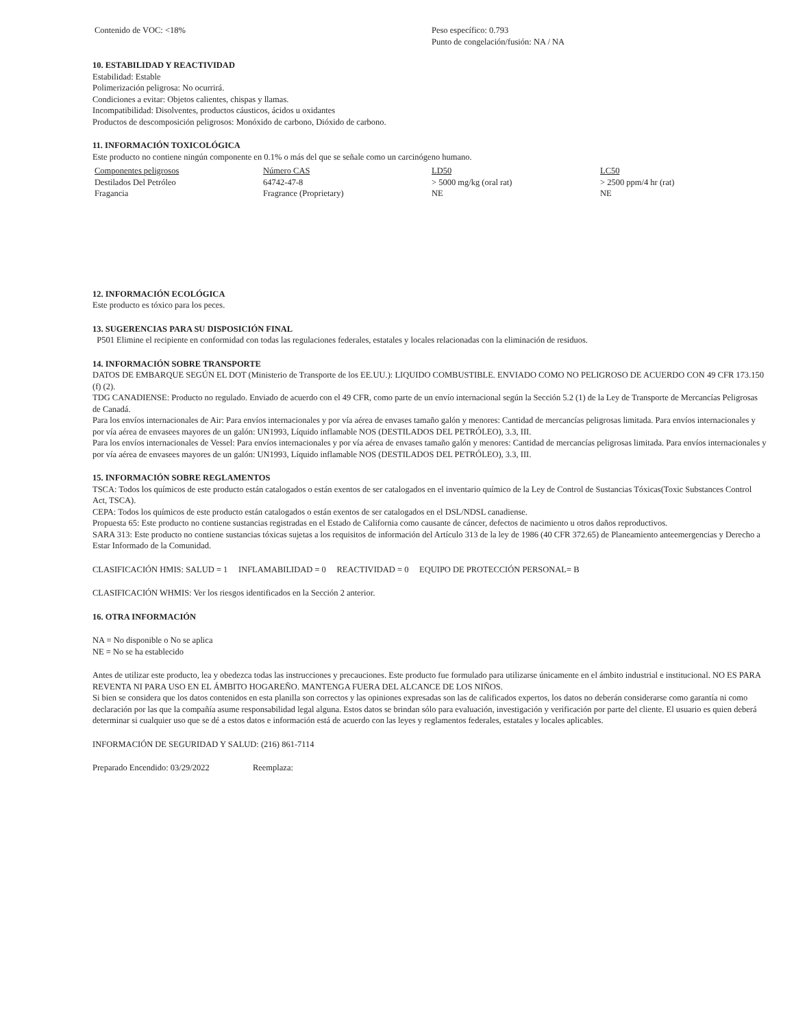Contenido de VOC: <18% Peso específico: 0.793
Punto de congelación/fusión: NA / NA
10. ESTABILIDAD Y REACTIVIDAD
Estabilidad: Estable
Polimerización peligrosa: No ocurrirá.
Condiciones a evitar: Objetos calientes, chispas y llamas.
Incompatibilidad: Disolventes, productos cáusticos, ácidos u oxidantes
Productos de descomposición peligrosos: Monóxido de carbono, Dióxido de carbono.
11. INFORMACIÓN TOXICOLÓGICA
Este producto no contiene ningún componente en 0.1% o más del que se señale como un carcinógeno humano.
| Componentes peligrosos | Número CAS | LD50 | LC50 |
| --- | --- | --- | --- |
| Destilados Del Petróleo | 64742-47-8 | > 5000 mg/kg (oral rat) | > 2500 ppm/4 hr (rat) |
| Fragancia | Fragrance (Proprietary) | NE | NE |
12. INFORMACIÓN ECOLÓGICA
Este producto es tóxico para los peces.
13. SUGERENCIAS PARA SU DISPOSICIÓN FINAL
P501 Elimine el recipiente en conformidad con todas las regulaciones federales, estatales y locales relacionadas con la eliminación de residuos.
14. INFORMACIÓN SOBRE TRANSPORTE
DATOS DE EMBARQUE SEGÚN EL DOT (Ministerio de Transporte de los EE.UU.): LIQUIDO COMBUSTIBLE. ENVIADO COMO NO PELIGROSO DE ACUERDO CON 49 CFR 173.150 (f) (2).
TDG CANADIENSE: Producto no regulado. Enviado de acuerdo con el 49 CFR, como parte de un envío internacional según la Sección 5.2 (1) de la Ley de Transporte de Mercancías Peligrosas de Canadá.
Para los envíos internacionales de Air: Para envíos internacionales y por vía aérea de envases tamaño galón y menores: Cantidad de mercancías peligrosas limitada. Para envíos internacionales y por vía aérea de envasees mayores de un galón: UN1993, Líquido inflamable NOS (DESTILADOS DEL PETRÓLEO), 3.3, III.
Para los envíos internacionales de Vessel: Para envíos internacionales y por vía aérea de envases tamaño galón y menores: Cantidad de mercancías peligrosas limitada. Para envíos internacionales y por vía aérea de envasees mayores de un galón: UN1993, Líquido inflamable NOS (DESTILADOS DEL PETRÓLEO), 3.3, III.
15. INFORMACIÓN SOBRE REGLAMENTOS
TSCA: Todos los químicos de este producto están catalogados o están exentos de ser catalogados en el inventario químico de la Ley de Control de Sustancias Tóxicas(Toxic Substances Control Act, TSCA).
CEPA: Todos los químicos de este producto están catalogados o están exentos de ser catalogados en el DSL/NDSL canadiense.
Propuesta 65: Este producto no contiene sustancias registradas en el Estado de California como causante de cáncer, defectos de nacimiento u otros daños reproductivos.
SARA 313: Este producto no contiene sustancias tóxicas sujetas a los requisitos de información del Artículo 313 de la ley de 1986 (40 CFR 372.65) de Planeamiento anteemergencias y Derecho a Estar Informado de la Comunidad.
CLASIFICACIÓN HMIS: SALUD = 1 INFLAMABILIDAD = 0 REACTIVIDAD = 0 EQUIPO DE PROTECCIÓN PERSONAL= B
CLASIFICACIÓN WHMIS: Ver los riesgos identificados en la Sección 2 anterior.
16. OTRA INFORMACIÓN
NA = No disponible o No se aplica
NE = No se ha establecido
Antes de utilizar este producto, lea y obedezca todas las instrucciones y precauciones. Este producto fue formulado para utilizarse únicamente en el ámbito industrial e institucional. NO ES PARA REVENTA NI PARA USO EN EL ÁMBITO HOGAREÑO. MANTENGA FUERA DEL ALCANCE DE LOS NIÑOS.
Si bien se considera que los datos contenidos en esta planilla son correctos y las opiniones expresadas son las de calificados expertos, los datos no deberán considerarse como garantía ni como declaración por las que la compañía asume responsabilidad legal alguna. Estos datos se brindan sólo para evaluación, investigación y verificación por parte del cliente. El usuario es quien deberá determinar si cualquier uso que se dé a estos datos e información está de acuerdo con las leyes y reglamentos federales, estatales y locales aplicables.
INFORMACIÓN DE SEGURIDAD Y SALUD: (216) 861-7114
Preparado Encendido: 03/29/2022 Reemplaza: